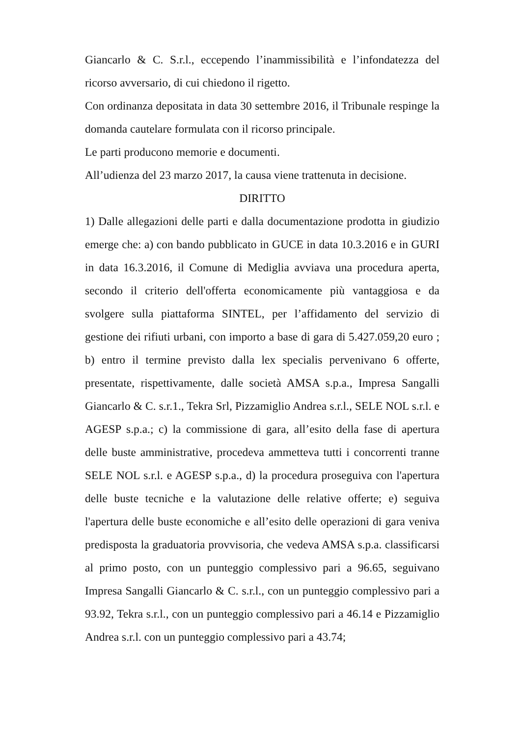Giancarlo & C. S.r.l., eccependo l’inammissibilità e l’infondatezza del ricorso avversario, di cui chiedono il rigetto.
Con ordinanza depositata in data 30 settembre 2016, il Tribunale respinge la domanda cautelare formulata con il ricorso principale.
Le parti producono memorie e documenti.
All’udienza del 23 marzo 2017, la causa viene trattenuta in decisione.
DIRITTO
1) Dalle allegazioni delle parti e dalla documentazione prodotta in giudizio emerge che: a) con bando pubblicato in GUCE in data 10.3.2016 e in GURI in data 16.3.2016, il Comune di Mediglia avviava una procedura aperta, secondo il criterio dell'offerta economicamente più vantaggiosa e da svolgere sulla piattaforma SINTEL, per l’affidamento del servizio di gestione dei rifiuti urbani, con importo a base di gara di 5.427.059,20 euro ; b) entro il termine previsto dalla lex specialis pervenivano 6 offerte, presentate, rispettivamente, dalle società AMSA s.p.a., Impresa Sangalli Giancarlo & C. s.r.1., Tekra Srl, Pizzamiglio Andrea s.r.l., SELE NOL s.r.l. e AGESP s.p.a.; c) la commissione di gara, all’esito della fase di apertura delle buste amministrative, procedeva ammetteva tutti i concorrenti tranne SELE NOL s.r.l. e AGESP s.p.a., d) la procedura proseguiva con l'apertura delle buste tecniche e la valutazione delle relative offerte; e) seguiva l'apertura delle buste economiche e all’esito delle operazioni di gara veniva predisposta la graduatoria provvisoria, che vedeva AMSA s.p.a. classificarsi al primo posto, con un punteggio complessivo pari a 96.65, seguivano Impresa Sangalli Giancarlo & C. s.r.l., con un punteggio complessivo pari a 93.92, Tekra s.r.l., con un punteggio complessivo pari a 46.14 e Pizzamiglio Andrea s.r.l. con un punteggio complessivo pari a 43.74;